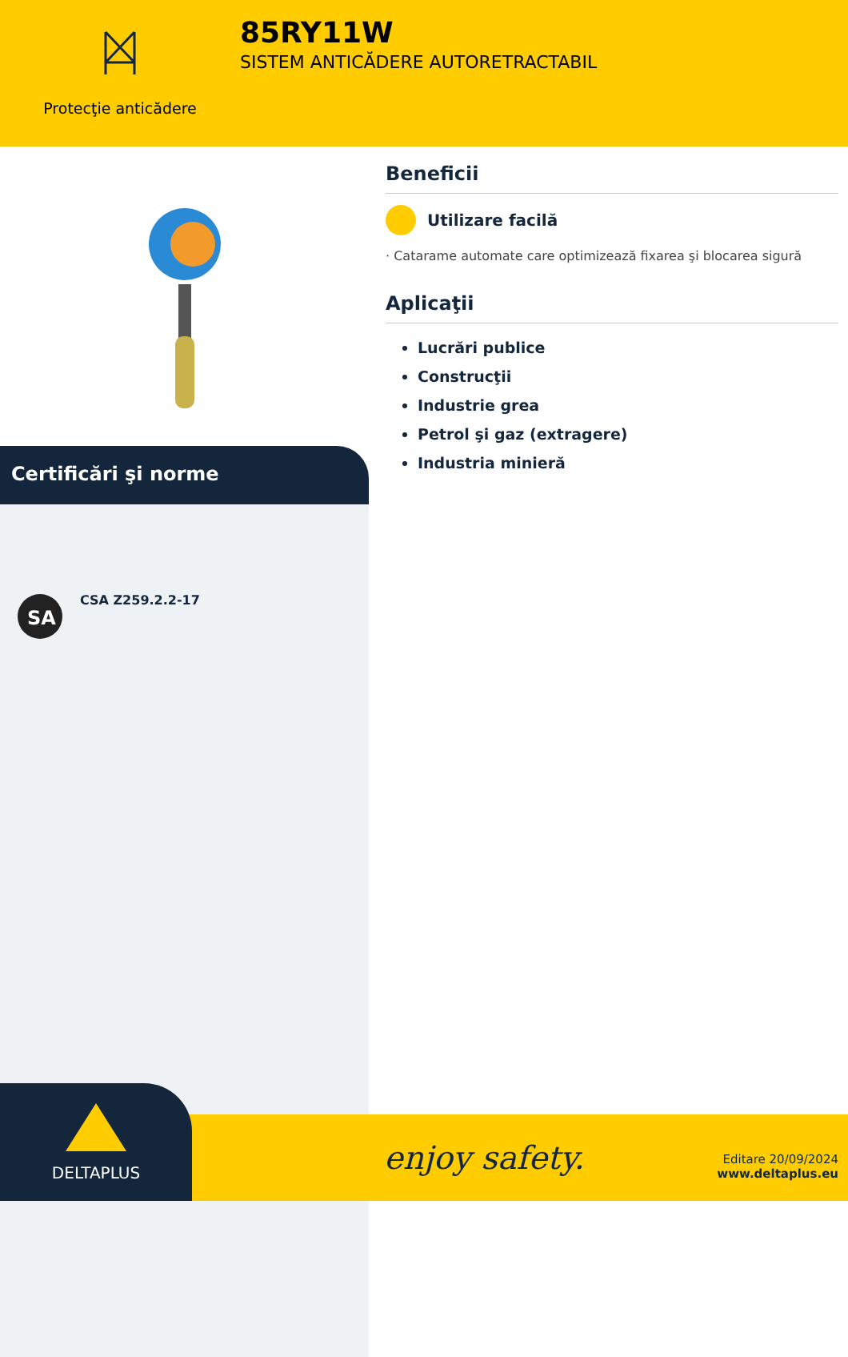Protecţie anticădere
85RY11W
SISTEM ANTICĂDERE AUTORETRACTABIL
Certificări şi norme
SA
CSA Z259.2.2-17
Beneficii
Utilizare facilă
· Catarame automate care optimizează fixarea şi blocarea sigură
Aplicaţii
Lucrări publice
Construcţii
Industrie grea
Petrol şi gaz (extragere)
Industria minieră
enjoy safety. DELTAPLUS
Editare 20/09/2024
www.deltaplus.eu